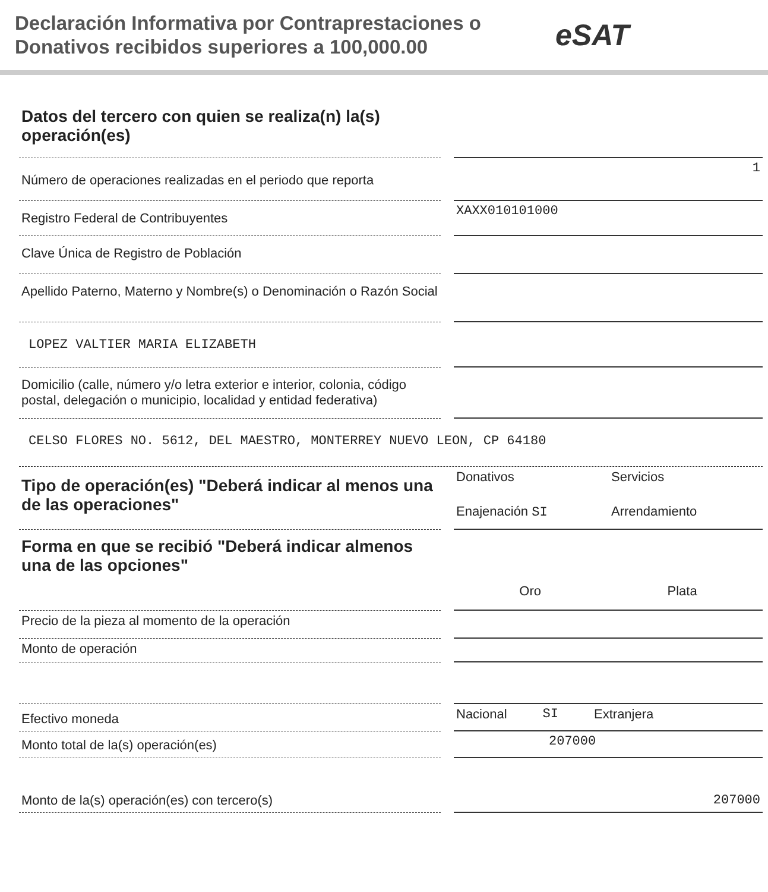Declaración Informativa por Contraprestaciones o Donativos recibidos superiores a 100,000.00
eSAT
Datos del tercero con quien se realiza(n) la(s) operación(es)
Número de operaciones realizadas en el periodo que reporta
1
Registro Federal de Contribuyentes
XAXX010101000
Clave Única de Registro de Población
Apellido Paterno, Materno y Nombre(s) o Denominación o Razón Social
LOPEZ VALTIER MARIA ELIZABETH
Domicilio (calle, número y/o letra exterior e interior, colonia, código postal, delegación o municipio, localidad y entidad federativa)
CELSO FLORES NO. 5612, DEL MAESTRO, MONTERREY NUEVO LEON, CP 64180
Tipo de operación(es) "Deberá indicar al menos una de las operaciones"
Donativos Servicios Enajenación SI Arrendamiento
Forma en que se recibió "Deberá indicar almenos una de las opciones"
Oro Plata
Precio de la pieza al momento de la operación
Monto de operación
Efectivo moneda
Nacional SI Extranjera
Monto total de la(s) operación(es)
207000
Monto de la(s) operación(es) con tercero(s)
207000